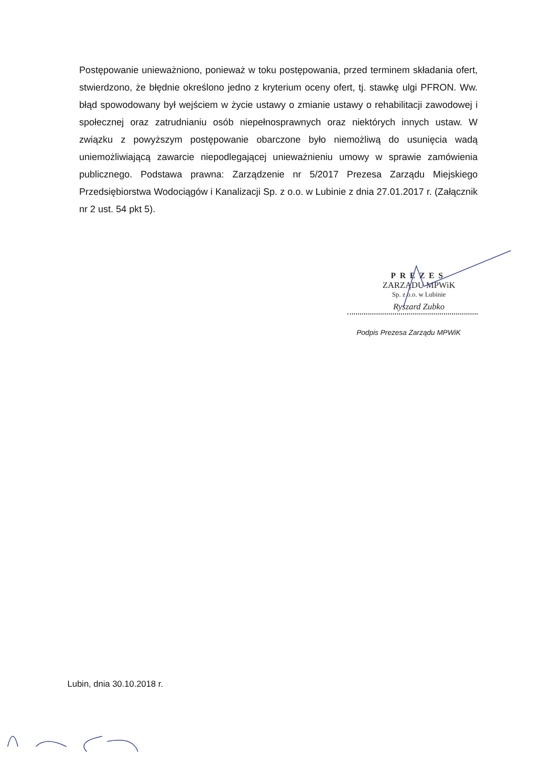Postępowanie unieważniono, ponieważ w toku postępowania, przed terminem składania ofert, stwierdzono, że błędnie określono jedno z kryterium oceny ofert, tj. stawkę ulgi PFRON. Ww. błąd spowodowany był wejściem w życie ustawy o zmianie ustawy o rehabilitacji zawodowej i społecznej oraz zatrudnianiu osób niepełnosprawnych oraz niektórych innych ustaw. W związku z powyższym postępowanie obarczone było niemożliwą do usunięcia wadą uniemożliwiającą zawarcie niepodlegającej unieważnieniu umowy w sprawie zamówienia publicznego. Podstawa prawna: Zarządzenie nr 5/2017 Prezesa Zarządu Miejskiego Przedsiębiorstwa Wodociągów i Kanalizacji Sp. z o.o. w Lubinie z dnia 27.01.2017 r. (Załącznik nr 2 ust. 54 pkt 5).
PREZES
ZARZĄDU MPWiK
Sp. z o.o. w Lubinie
Ryszard Zubko
Podpis Prezesa Zarządu MPWiK
Lubin, dnia 30.10.2018 r.